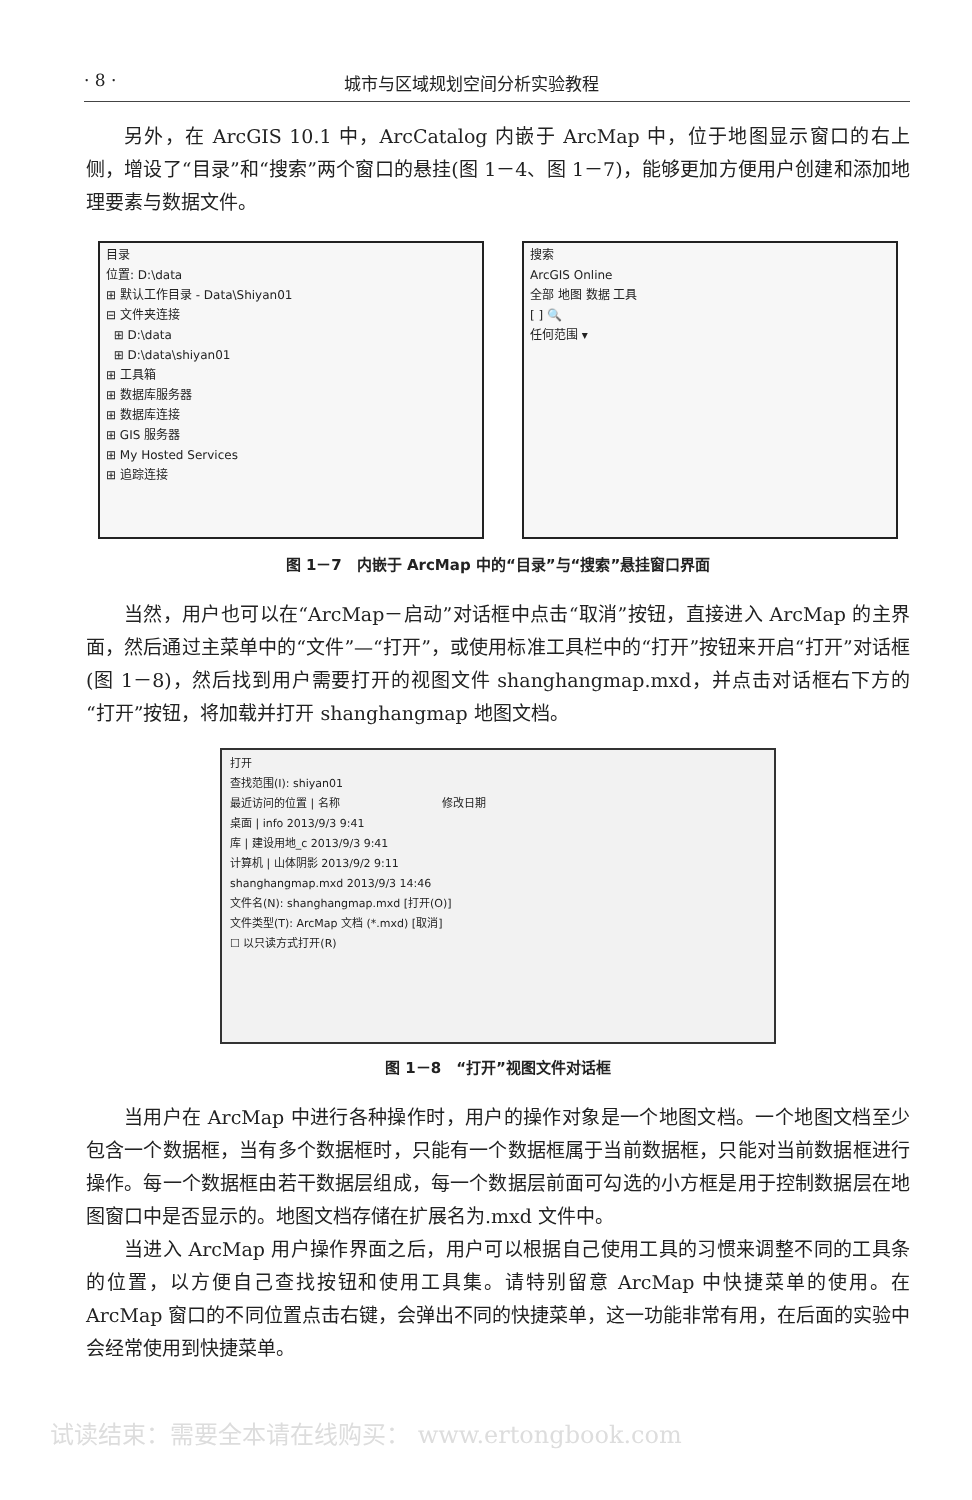· 8 · 城市与区域规划空间分析实验教程
另外，在 ArcGIS 10.1 中，ArcCatalog 内嵌于 ArcMap 中，位于地图显示窗口的右上侧，增设了“目录”和“搜索”两个窗口的悬挂(图 1－4、图 1－7)，能够更加方便用户创建和添加地理要素与数据文件。
目录
位置: D:\data
⊞ 默认工作目录 - Data\Shiyan01
⊟ 文件夹连接
⊞ D:\data
⊞ D:\data\shiyan01
⊞ 工具箱
⊞ 数据库服务器
⊞ 数据库连接
⊞ GIS 服务器
⊞ My Hosted Services
⊞ 追踪连接
搜索
ArcGIS Online
全部 地图 数据 工具
[ ] 🔍
任何范围 ▾
图 1－7　内嵌于 ArcMap 中的“目录”与“搜索”悬挂窗口界面
当然，用户也可以在“ArcMap－启动”对话框中点击“取消”按钮，直接进入 ArcMap 的主界面，然后通过主菜单中的“文件”—“打开”，或使用标准工具栏中的“打开”按钮来开启“打开”对话框(图 1－8)，然后找到用户需要打开的视图文件 shanghangmap.mxd，并点击对话框右下方的“打开”按钮，将加载并打开 shanghangmap 地图文档。
打开
查找范围(I): shiyan01
最近访问的位置 | 名称 　　　　　　　　　修改日期
桌面 | info 2013/9/3 9:41
库 | 建设用地_c 2013/9/3 9:41
计算机 | 山体阴影 2013/9/2 9:11
shanghangmap.mxd 2013/9/3 14:46
文件名(N): shanghangmap.mxd [打开(O)]
文件类型(T): ArcMap 文档 (*.mxd) [取消]
☐ 以只读方式打开(R)
图 1－8　“打开”视图文件对话框
当用户在 ArcMap 中进行各种操作时，用户的操作对象是一个地图文档。一个地图文档至少包含一个数据框，当有多个数据框时，只能有一个数据框属于当前数据框，只能对当前数据框进行操作。每一个数据框由若干数据层组成，每一个数据层前面可勾选的小方框是用于控制数据层在地图窗口中是否显示的。地图文档存储在扩展名为.mxd 文件中。
当进入 ArcMap 用户操作界面之后，用户可以根据自己使用工具的习惯来调整不同的工具条的位置，以方便自己查找按钮和使用工具集。请特别留意 ArcMap 中快捷菜单的使用。在 ArcMap 窗口的不同位置点击右键，会弹出不同的快捷菜单，这一功能非常有用，在后面的实验中会经常使用到快捷菜单。
试读结束：需要全本请在线购买： www.ertongbook.com